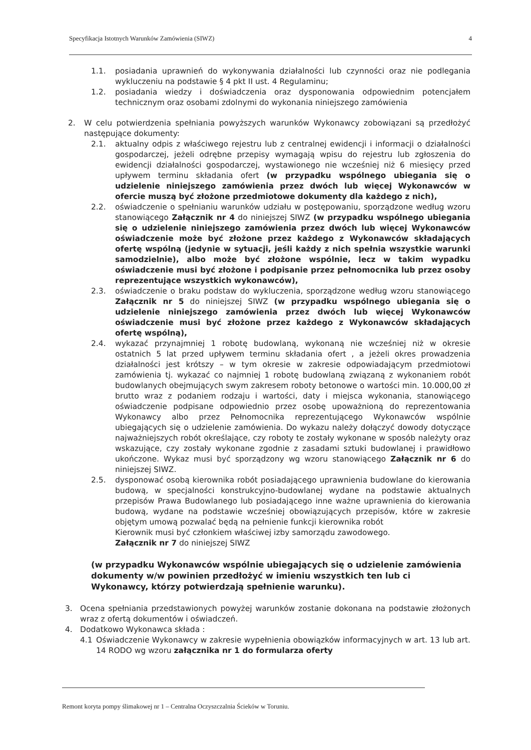Specyfikacja Istotnych Warunków Zamówienia (SIWZ) 4
1.1. posiadania uprawnień do wykonywania działalności lub czynności oraz nie podlegania wykluczeniu na podstawie § 4 pkt II ust. 4 Regulaminu;
1.2. posiadania wiedzy i doświadczenia oraz dysponowania odpowiednim potencjałem technicznym oraz osobami zdolnymi do wykonania niniejszego zamówienia
2. W celu potwierdzenia spełniania powyższych warunków Wykonawcy zobowiązani są przedłożyć następujące dokumenty:
2.1. aktualny odpis z właściwego rejestru lub z centralnej ewidencji i informacji o działalności gospodarczej, jeżeli odrębne przepisy wymagają wpisu do rejestru lub zgłoszenia do ewidencji działalności gospodarczej, wystawionego nie wcześniej niż 6 miesięcy przed upływem terminu składania ofert (w przypadku wspólnego ubiegania się o udzielenie niniejszego zamówienia przez dwóch lub więcej Wykonawców w ofercie muszą być złożone przedmiotowe dokumenty dla każdego z nich),
2.2. oświadczenie o spełnianiu warunków udziału w postępowaniu, sporządzone według wzoru stanowiącego Załącznik nr 4 do niniejszej SIWZ (w przypadku wspólnego ubiegania się o udzielenie niniejszego zamówienia przez dwóch lub więcej Wykonawców oświadczenie może być złożone przez każdego z Wykonawców składających ofertę wspólną (jedynie w sytuacji, jeśli każdy z nich spełnia wszystkie warunki samodzielnie), albo może być złożone wspólnie, lecz w takim wypadku oświadczenie musi być złożone i podpisanie przez pełnomocnika lub przez osoby reprezentujące wszystkich wykonawców),
2.3. oświadczenie o braku podstaw do wykluczenia, sporządzone według wzoru stanowiącego Załącznik nr 5 do niniejszej SIWZ (w przypadku wspólnego ubiegania się o udzielenie niniejszego zamówienia przez dwóch lub więcej Wykonawców oświadczenie musi być złożone przez każdego z Wykonawców składających ofertę wspólną),
2.4. wykazać przynajmniej 1 robotę budowlaną, wykonaną nie wcześniej niż w okresie ostatnich 5 lat przed upływem terminu składania ofert , a jeżeli okres prowadzenia działalności jest krótszy – w tym okresie w zakresie odpowiadającym przedmiotowi zamówienia tj. wykazać co najmniej 1 robotę budowlaną związaną z wykonaniem robót budowlanych obejmujących swym zakresem roboty betonowe o wartości min. 10.000,00 zł brutto wraz z podaniem rodzaju i wartości, daty i miejsca wykonania, stanowiącego oświadczenie podpisane odpowiednio przez osobę upoważnioną do reprezentowania Wykonawcy albo przez Pełnomocnika reprezentującego Wykonawców wspólnie ubiegających się o udzielenie zamówienia. Do wykazu należy dołączyć dowody dotyczące najważniejszych robót określające, czy roboty te zostały wykonane w sposób należyty oraz wskazujące, czy zostały wykonane zgodnie z zasadami sztuki budowlanej i prawidłowo ukończone. Wykaz musi być sporządzony wg wzoru stanowiącego Załącznik nr 6 do niniejszej SIWZ.
2.5. dysponować osobą kierownika robót posiadającego uprawnienia budowlane do kierowania budową, w specjalności konstrukcyjno-budowlanej wydane na podstawie aktualnych przepisów Prawa Budowlanego lub posiadającego inne ważne uprawnienia do kierowania budową, wydane na podstawie wcześniej obowiązujących przepisów, które w zakresie objętym umową pozwalać będą na pełnienie funkcji kierownika robót
Kierownik musi być członkiem właściwej izby samorządu zawodowego.
Załącznik nr 7 do niniejszej SIWZ
(w przypadku Wykonawców wspólnie ubiegających się o udzielenie zamówienia dokumenty w/w powinien przedłożyć w imieniu wszystkich ten lub ci Wykonawcy, którzy potwierdzają spełnienie warunku).
3. Ocena spełniania przedstawionych powyżej warunków zostanie dokonana na podstawie złożonych wraz z ofertą dokumentów i oświadczeń.
4. Dodatkowo Wykonawca składa :
4.1 Oświadczenie Wykonawcy w zakresie wypełnienia obowiązków informacyjnych w art. 13 lub art. 14 RODO wg wzoru załącznika nr 1 do formularza oferty
Remont koryta pompy ślimakowej nr 1 – Centralna Oczyszczalnia Ścieków w Toruniu.